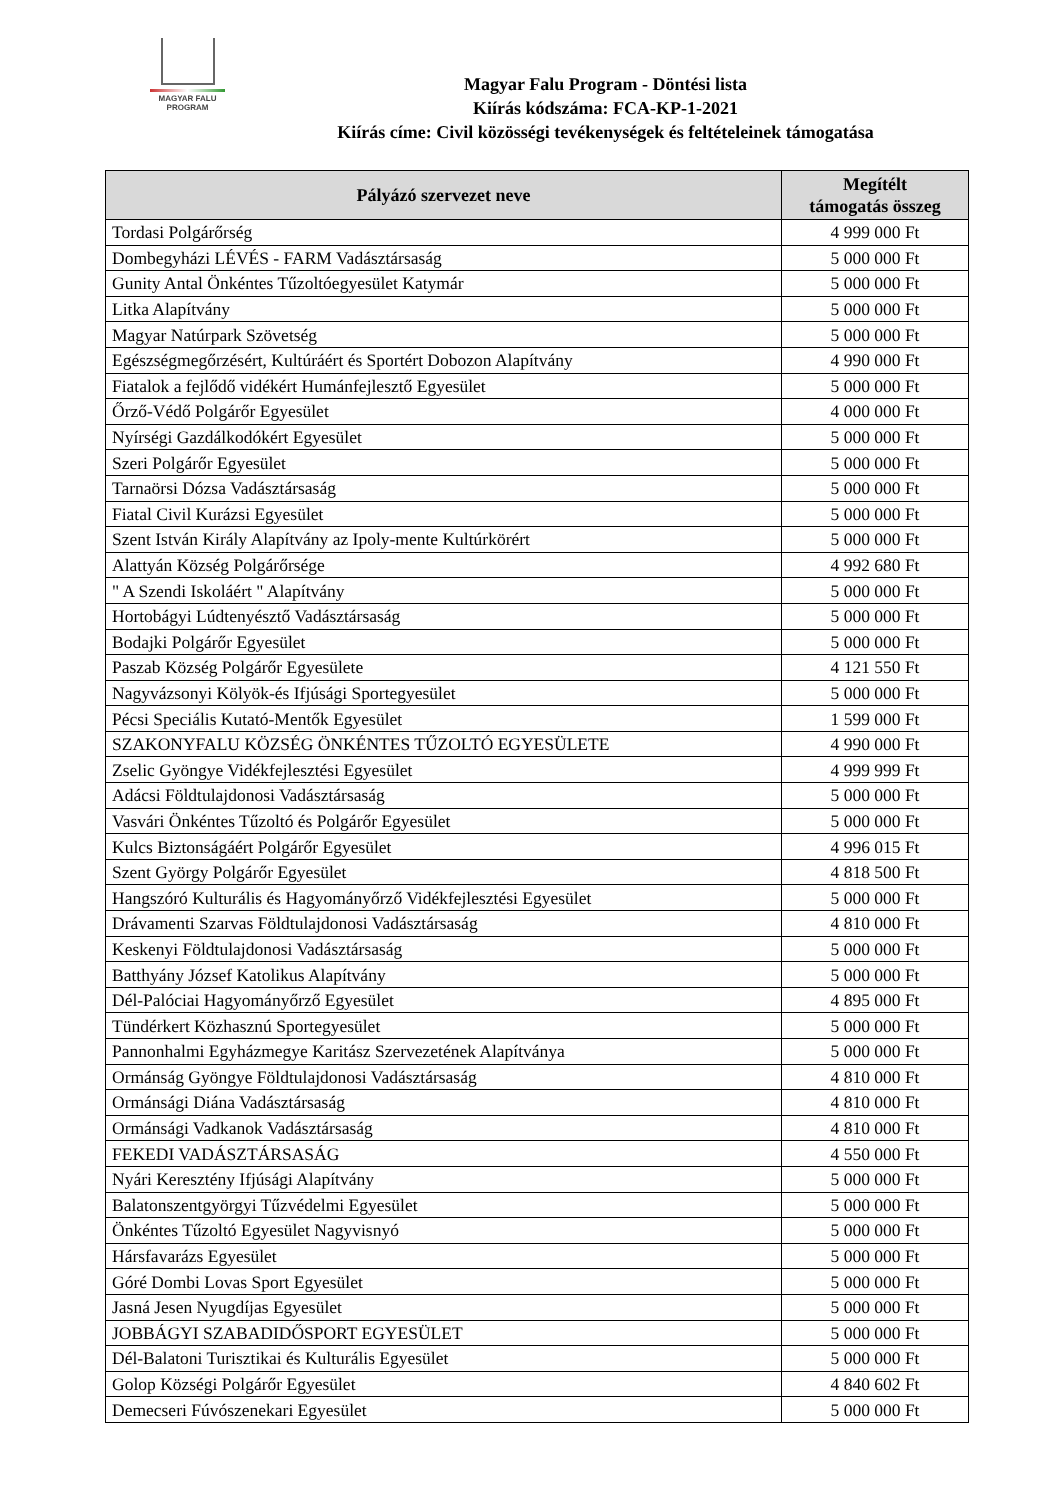MAGYAR FALU
PROGRAM
Magyar Falu Program - Döntési lista
Kiírás kódszáma: FCA-KP-1-2021
Kiírás címe: Civil közösségi tevékenységek és feltételeinek támogatása
| Pályázó szervezet neve | Megítélt támogatás összeg |
| --- | --- |
| Tordasi Polgárőrség | 4 999 000 Ft |
| Dombegyházi LÉVÉS - FARM Vadásztársaság | 5 000 000 Ft |
| Gunity Antal Önkéntes Tűzoltóegyesület Katymár | 5 000 000 Ft |
| Litka Alapítvány | 5 000 000 Ft |
| Magyar Natúrpark Szövetség | 5 000 000 Ft |
| Egészségmegőrzésért, Kultúráért és Sportért Dobozon Alapítvány | 4 990 000 Ft |
| Fiatalok a fejlődő vidékért Humánfejlesztő Egyesület | 5 000 000 Ft |
| Őrző-Védő Polgárőr Egyesület | 4 000 000 Ft |
| Nyírségi Gazdálkodókért Egyesület | 5 000 000 Ft |
| Szeri Polgárőr Egyesület | 5 000 000 Ft |
| Tarnaörsi Dózsa Vadásztársaság | 5 000 000 Ft |
| Fiatal Civil Kurázsi Egyesület | 5 000 000 Ft |
| Szent István Király Alapítvány az Ipoly-mente Kultúrkörért | 5 000 000 Ft |
| Alattyán Község Polgárőrsége | 4 992 680 Ft |
| " A Szendi Iskoláért " Alapítvány | 5 000 000 Ft |
| Hortobágyi Lúdtenyésztő Vadásztársaság | 5 000 000 Ft |
| Bodajki Polgárőr Egyesület | 5 000 000 Ft |
| Paszab Község Polgárőr Egyesülete | 4 121 550 Ft |
| Nagyvázsonyi Kölyök-és Ifjúsági Sportegyesület | 5 000 000 Ft |
| Pécsi Speciális Kutató-Mentők Egyesület | 1 599 000 Ft |
| SZAKONYFALU KÖZSÉG ÖNKÉNTES TŰZOLTÓ EGYESÜLETE | 4 990 000 Ft |
| Zselic Gyöngye Vidékfejlesztési Egyesület | 4 999 999 Ft |
| Adácsi Földtulajdonosi Vadásztársaság | 5 000 000 Ft |
| Vasvári Önkéntes Tűzoltó és Polgárőr Egyesület | 5 000 000 Ft |
| Kulcs Biztonságáért Polgárőr Egyesület | 4 996 015 Ft |
| Szent György Polgárőr Egyesület | 4 818 500 Ft |
| Hangszóró Kulturális és Hagyományőrző Vidékfejlesztési Egyesület | 5 000 000 Ft |
| Drávamenti Szarvas Földtulajdonosi Vadásztársaság | 4 810 000 Ft |
| Keskenyi Földtulajdonosi Vadásztársaság | 5 000 000 Ft |
| Batthyány József Katolikus Alapítvány | 5 000 000 Ft |
| Dél-Palóciai Hagyományőrző Egyesület | 4 895 000 Ft |
| Tündérkert Közhasznú Sportegyesület | 5 000 000 Ft |
| Pannonhalmi Egyházmegye Karitász Szervezetének Alapítványa | 5 000 000 Ft |
| Ormánság Gyöngye Földtulajdonosi Vadásztársaság | 4 810 000 Ft |
| Ormánsági Diána Vadásztársaság | 4 810 000 Ft |
| Ormánsági Vadkanok Vadásztársaság | 4 810 000 Ft |
| FEKEDI VADÁSZTÁRSASÁG | 4 550 000 Ft |
| Nyári Keresztény Ifjúsági Alapítvány | 5 000 000 Ft |
| Balatonszentgyörgyi Tűzvédelmi Egyesület | 5 000 000 Ft |
| Önkéntes Tűzoltó Egyesület Nagyvisnyó | 5 000 000 Ft |
| Hársfavarázs Egyesület | 5 000 000 Ft |
| Góré Dombi Lovas Sport Egyesület | 5 000 000 Ft |
| Jasná Jesen Nyugdíjas Egyesület | 5 000 000 Ft |
| JOBBÁGYI SZABADIDŐSPORT EGYESÜLET | 5 000 000 Ft |
| Dél-Balatoni Turisztikai és Kulturális Egyesület | 5 000 000 Ft |
| Golop Községi Polgárőr Egyesület | 4 840 602 Ft |
| Demecseri Fúvószenekari Egyesület | 5 000 000 Ft |